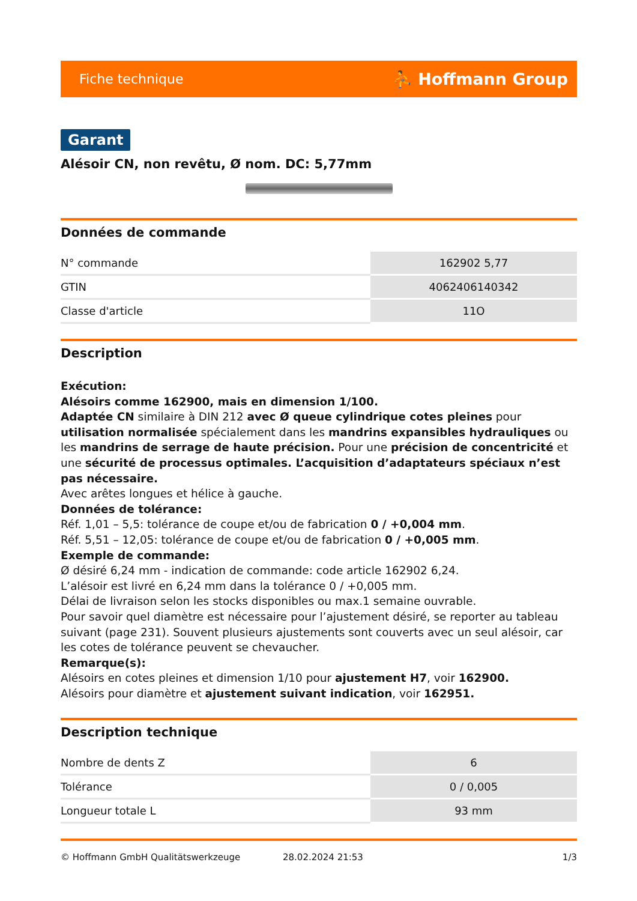Fiche technique ⛹ Hoffmann Group
Garant
Alésoir CN, non revêtu, Ø nom. DC: 5,77mm
Données de commande
| N° commande | 162902 5,77 |
| GTIN | 4062406140342 |
| Classe d'article | 11O |
Description
Exécution:
Alésoirs comme 162900, mais en dimension 1/100.
Adaptée CN similaire à DIN 212 avec Ø queue cylindrique cotes pleines pour utilisation normalisée spécialement dans les mandrins expansibles hydrauliques ou les mandrins de serrage de haute précision. Pour une précision de concentricité et une sécurité de processus optimales. L’acquisition d’adaptateurs spéciaux n’est pas nécessaire.
Avec arêtes longues et hélice à gauche.
Données de tolérance:
Réf. 1,01 – 5,5: tolérance de coupe et/ou de fabrication 0 / +0,004 mm.
Réf. 5,51 – 12,05: tolérance de coupe et/ou de fabrication 0 / +0,005 mm.
Exemple de commande:
Ø désiré 6,24 mm - indication de commande: code article 162902 6,24.
L’alésoir est livré en 6,24 mm dans la tolérance 0 / +0,005 mm.
Délai de livraison selon les stocks disponibles ou max.1 semaine ouvrable.
Pour savoir quel diamètre est nécessaire pour l’ajustement désiré, se reporter au tableau suivant (page 231). Souvent plusieurs ajustements sont couverts avec un seul alésoir, car les cotes de tolérance peuvent se chevaucher.
Remarque(s):
Alésoirs en cotes pleines et dimension 1/10 pour ajustement H7, voir 162900.
Alésoirs pour diamètre et ajustement suivant indication, voir 162951.
Description technique
| Nombre de dents Z | 6 |
| Tolérance | 0 / 0,005 |
| Longueur totale L | 93 mm |
© Hoffmann GmbH Qualitätswerkzeuge 28.02.2024 21:53 1/3